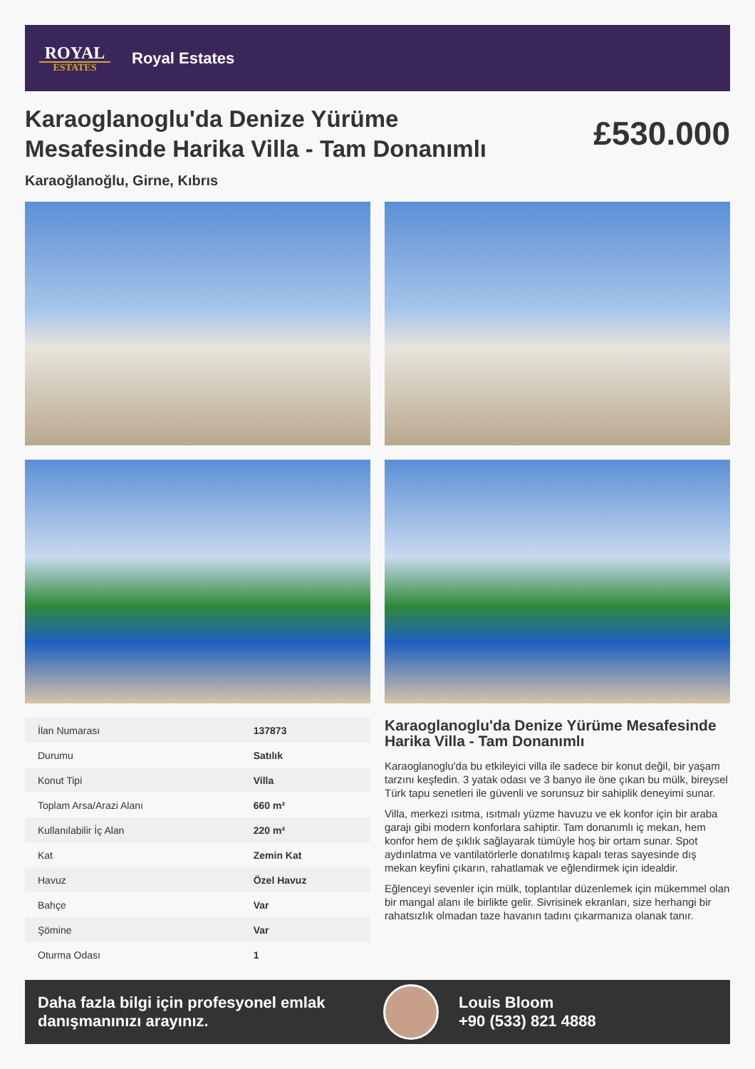ROYAL
ESTATES
Royal Estates
Karaoglanoglu'da Denize Yürüme Mesafesinde Harika Villa - Tam Donanımlı
£530.000
Karaoğlanoğlu, Girne, Kıbrıs
| İlan Numarası | 137873 |
| Durumu | Satılık |
| Konut Tipi | Villa |
| Toplam Arsa/Arazi Alanı | 660 m² |
| Kullanılabilir İç Alan | 220 m² |
| Kat | Zemin Kat |
| Havuz | Özel Havuz |
| Bahçe | Var |
| Şömine | Var |
| Oturma Odası | 1 |
Karaoglanoglu'da Denize Yürüme Mesafesinde Harika Villa - Tam Donanımlı
Karaoglanoglu'da bu etkileyici villa ile sadece bir konut değil, bir yaşam tarzını keşfedin. 3 yatak odası ve 3 banyo ile öne çıkan bu mülk, bireysel Türk tapu senetleri ile güvenli ve sorunsuz bir sahiplik deneyimi sunar.
Villa, merkezi ısıtma, ısıtmalı yüzme havuzu ve ek konfor için bir araba garajı gibi modern konforlara sahiptir. Tam donanımlı iç mekan, hem konfor hem de şıklık sağlayarak tümüyle hoş bir ortam sunar. Spot aydınlatma ve vantilatörlerle donatılmış kapalı teras sayesinde dış mekan keyfini çıkarın, rahatlamak ve eğlendirmek için idealdir.
Eğlenceyi sevenler için mülk, toplantılar düzenlemek için mükemmel olan bir mangal alanı ile birlikte gelir. Sivrisinek ekranları, size herhangi bir rahatsızlık olmadan taze havanın tadını çıkarmanıza olanak tanır.
Daha fazla bilgi için profesyonel emlak danışmanınızı arayınız.
Louis Bloom
+90 (533) 821 4888